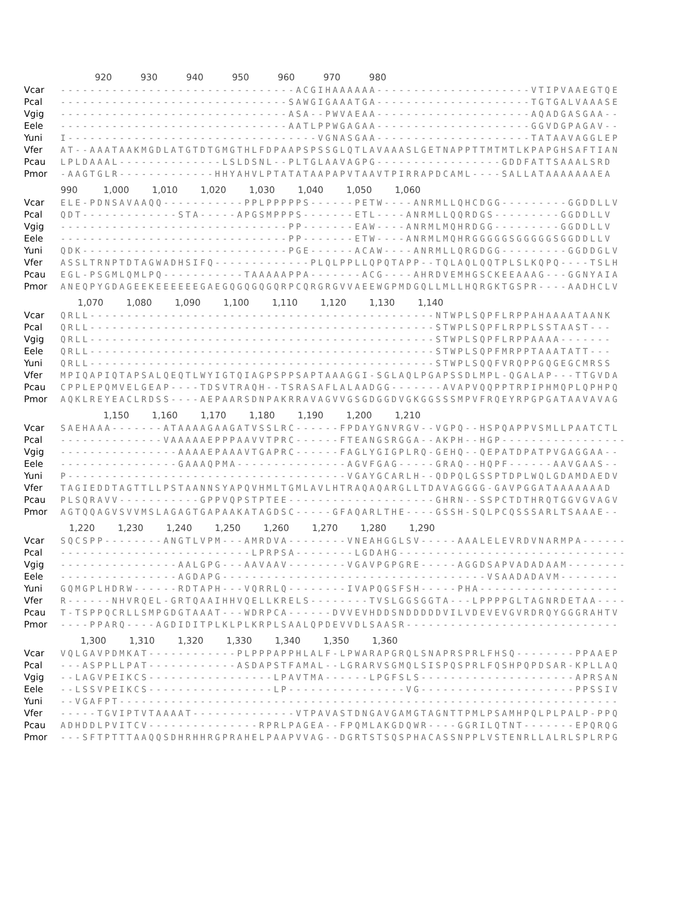920 930 940 950 960 970 980
Vcar --------------------------------ACGIHAAAAAA---------------------VTIPVAAEGTQE
Pcal -------------------------------SAWGIGAAATGA---------------------TGTGALVAAASE
Vgig -------------------------------ASA--PWVAEAA---------------------AQADGASGAA--
Eele -------------------------------AATLPPWGAGAA---------------------GGVDGPAGAV--
Yuni I----------------------------------VGNASGAA---------------------TATAAVAGGLEP
Vfer AT--AAATAAKMGDLATGTDTGMGTHLFDPAAPSPSSGLQTLAVAAASLGETNAPPTTMTMTLKPAPGHSAFTIAN
Pcau LPLDAAAL--------------LSLDSNL--PLTGLAAVAGPG-----------------GDDFATTSAAALSRD
Pmor -AAGTGLR-------------HHYAHVLPTATATAAPAPVTAAVTPIRRAPDCAML----SALLATAAAAAAAEA
990 1,000 1,010 1,020 1,030 1,040 1,050 1,060
Vcar ELE-PDNSAVAAQQ-----------PPLPPPPPS------PETW----ANRMLLQHCDGG---------GGDDLLV
Pcal QDT-------------STA-----APGSMPPPS-------ETL----ANRMLLQQRDGS---------GGDDLLV
Vgig -------------------------------PP-------EAW----ANRMLMQHRDGG---------GGDDLLV
Eele -------------------------------PP-------ETW----ANRMLMQHRGGGGGSGGGGGSGGDDLLV
Yuni QDK----------------------------PGE------ACAW----ANRMLLQRGDGG---------GGDDGLV
Vfer ASSLTRNPTDTAGWADHSIFQ-------------PLQLPPLLQPQTAPP--TQLAQLQQTPLSLKQPQ----TSLH
Pcau EGL-PSGMLQMLPQ-----------TAAAAAPPA-------ACG----AHRDVEMHGSCKEEAAAG---GGNYAIA
Pmor ANEQPYGDAGEEKEEEEEEGAEGQGQGQGQRPCQRGRGVVAEEWGPMDGQLLMLLHQRGKTGSPR----AADHCLV
1,070 1,080 1,090 1,100 1,110 1,120 1,130 1,140
Vcar QRLL-----------------------------------------------NTWPLSQPFLRPPAHAAAATAANK
Pcal QRLL-----------------------------------------------STWPLSQPFLRPPLSSTAAST---
Vgig QRLL-----------------------------------------------STWPLSQPFLRPPAAAA-------
Eele QRLL-----------------------------------------------STWPLSQPFMRPPTAAATATT---
Yuni QRLL-----------------------------------------------STWPLSQQFVRQPPGQGEGCMRSS
Vfer MPIQAPIQTAPSALQEQTLWYIGTQIAGPSPPSAPTAAAGGI-SGLAQLPGAPSSDLMPL-QGALAP---TTGVDA
Pcau CPPLEPQMVELGEAP----TDSVTRAQH--TSRASAFLALAADGG-------AVAPVQQPPTRPIPHMQPLQPHPQ
Pmor AQKLREYEACLRDSS----AEPAARSDNPAKRRAVAGVVGSGDGGDVGKGGSSSMPVFRQEYRPGPGATAAVAVAG
1,150 1,160 1,170 1,180 1,190 1,200 1,210
Vcar SAEHAAA-------ATAAAAGAAGATVSSLRC------FPDAYGNVRGV--VGPQ--HSPQAPPVSMLLPAATCTL
Pcal --------------VAAAAAEPPPAAVVTPRC------FTEANGSRGGA--AKPH--HGP-----------------
Vgig ----------------AAAAEPAAAVTGAPRC------FAGLYGIGPLRQ-GEHQ--QEPATDPATPVGAGGAA--
Eele ----------------GAAAQPMA---------------AGVFGAG-----GRAQ--HQPF------AAVGAAS--
Yuni P--------------------------------------VGAYGCARLH--QDPQLGSSPTDPLWQLGDAMDAEDV
Vfer TAGIEDDTAGTTLLPSTAANNSYAPQVHMLTGMLAVLHTRAQAQARGLLTDAVAGGGG-GAVPGGATAAAAAAAD
Pcau PLSQRAVV-----------GPPVQPSTPTEE--------------------GHRN--SSPCTDTHRQTGGVGVAGV
Pmor AGTQQAGVSVVMSLAGAGTGAPAAKATAGDSC-----GFAQARLTHE----GSSH-SQLPCQSSSARLTSAAAE--
1,220 1,230 1,240 1,250 1,260 1,270 1,280 1,290
Vcar SQCSPP--------ANGTLVPM---AMRDVA--------VNEAHGGLSV-----AAALELEVRDVNARMPA------
Pcal --------------------------LPRPSA--------LGDAHG-------------------------------
Vgig ----------------AALGPG---AAVAAV--------VGAVPGPGRE-----AGGDSAPVADADAAM--------
Eele ----------------AGDAPG------------------------------------VSAADADAVM--------
Yuni GQMGPLHDRW------RDTAPH---VQRRLQ--------IVAPQGSFSH-----PHA-------------------
Vfer R------NHVRQEL-GRTQAAIHHVQELLKRELS--------TVSLGGSGGTA---LPPPPGLTAGNRDETAA----
Pcau T-TSPPQCRLLSMPGDGTAAAT---WDRPCA------DVVEVHDDSNDDDDDVILVDEVEVGVRDRQYGGGRAHTV
Pmor ----PPARQ----AGDIDITPLKLPLKRPLSAALQPDEVVDLSAASR-----------------------------
1,300 1,310 1,320 1,330 1,340 1,350 1,360
Vcar VQLGAVPDMKAT------------PLPPPAPPHLALF-LPWARAPGRQLSNAPRSPRLFHSQ--------PPAAEP
Pcal ---ASPPLLPAT------------ASDAPSTFAMAL--LGRARVSGMQLSISPQSPRLFQSHPQPDSAR-KPLLAQ
Vgig --LAGVPEIKCS-----------------LPAVTMA------LPGFSLS---------------------APRSAN
Eele --LSSVPEIKCS-----------------LP----------------VG---------------------PPSSIV
Yuni --VGAFPT--------------------------------------------------------------------
Vfer -----TGVIPTVTAAAAT--------------VTPAVASTDNGAVGAMGTAGNTTPMLPSAMHPQLPLPALP-PPQ
Pcau ADHDDLPVITCV---------------RPRLPAGEA--FPQMLAKGDQWR----GGRILQTNT-------EPQRQG
Pmor ---SFTPTTTAAQQSDHRHHRGPRAHELPAAPVVAG--DGRTSTSQSPHACASSNPPLVSTENRLLALRLSPLRPG